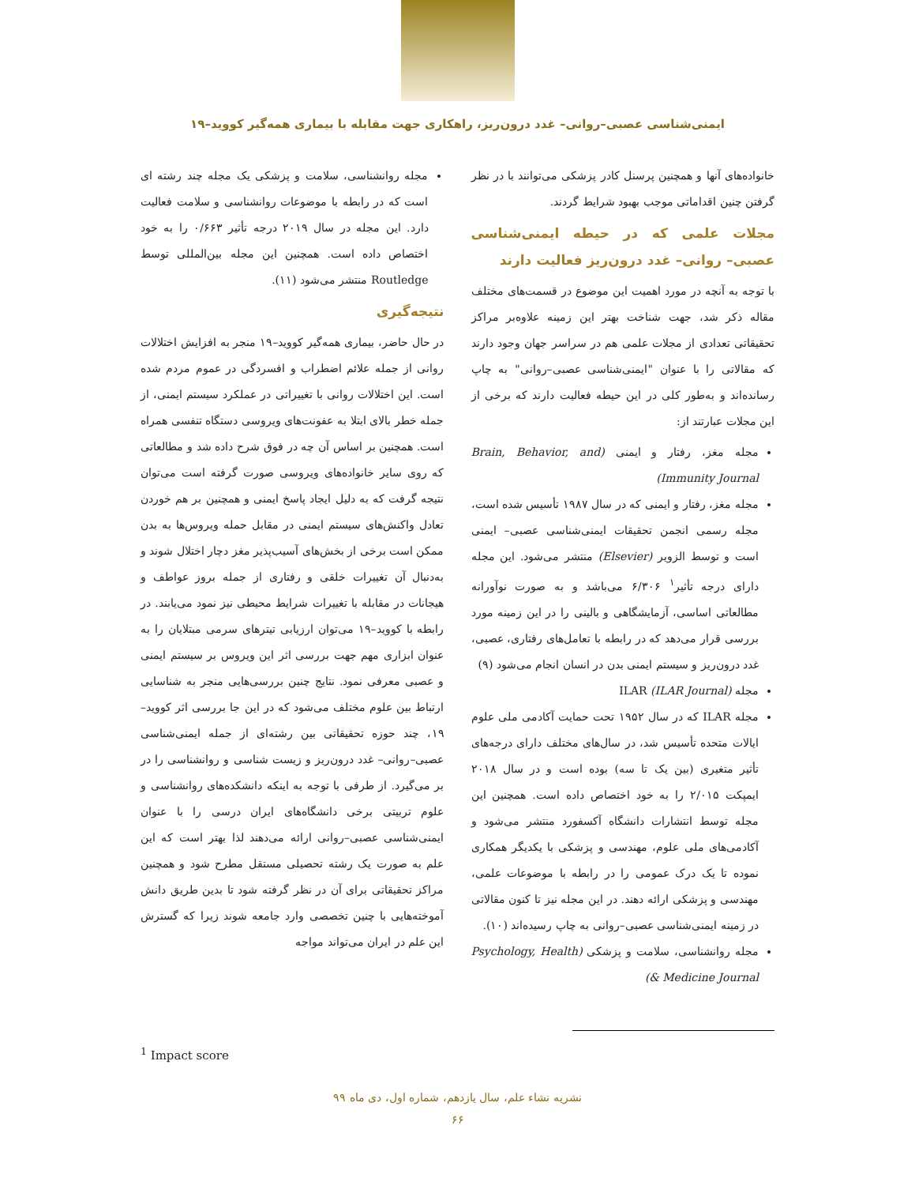ایمنی‌شناسی عصبی–روانی– غدد درون‌ریز، راهکاری جهت مقابله با بیماری همه‌گیر کووید–۱۹
خانواده‌های آنها و همچنین پرسنل کادر پزشکی می‌توانند با در نظر گرفتن چنین اقداماتی موجب بهبود شرایط گردند.
مجلات علمی که در حیطه ایمنی‌شناسی عصبی– روانی– غدد درون‌ریز فعالیت دارند
با توجه به آنچه در مورد اهمیت این موضوع در قسمت‌های مختلف مقاله ذکر شد، جهت شناخت بهتر این زمینه علاوه‌بر مراکز تحقیقاتی تعدادی از مجلات علمی هم در سراسر جهان وجود دارند که مقالاتی را با عنوان "ایمنی‌شناسی عصبی–روانی" به چاپ رسانده‌اند و به‌طور کلی در این حیطه فعالیت دارند که برخی از این مجلات عبارتند از:
مجله مغز، رفتار و ایمنی (Brain, Behavior, and Immunity Journal)
مجله مغز، رفتار و ایمنی که در سال ۱۹۸۷ تأسیس شده است، مجله رسمی انجمن تحقیقات ایمنی‌شناسی عصبی– ایمنی است و توسط الزویر (Elsevier) منتشر می‌شود. این مجله دارای درجه تأثیر<sup>۱</sup> ۶/۳۰۶ می‌باشد و به صورت نوآورانه مطالعاتی اساسی، آزمایشگاهی و بالینی را در این زمینه مورد بررسی قرار می‌دهد که در رابطه با تعامل‌های رفتاری، عصبی، غدد درون‌ریز و سیستم ایمنی بدن در انسان انجام می‌شود (۹)
مجله ILAR (ILAR Journal)
مجله ILAR که در سال ۱۹۵۲ تحت حمایت آکادمی ملی علوم ایالات متحده تأسیس شد، در سال‌های مختلف دارای درجه‌های تأثیر متغیری (بین یک تا سه) بوده است و در سال ۲۰۱۸ ایمپکت ۲/۰۱۵ را به خود اختصاص داده است. همچنین این مجله توسط انتشارات دانشگاه آکسفورد منتشر می‌شود و آکادمی‌های ملی علوم، مهندسی و پزشکی با یکدیگر همکاری نموده تا یک درک عمومی را در رابطه با موضوعات علمی، مهندسی و پزشکی ارائه دهند. در این مجله نیز تا کنون مقالاتی در زمینه ایمنی‌شناسی عصبی–روانی به چاپ رسیده‌اند (۱۰).
مجله روانشناسی، سلامت و پزشکی (Psychology, Health & Medicine Journal)
مجله روانشناسی، سلامت و پزشکی یک مجله چند رشته ای است که در رابطه با موضوعات روانشناسی و سلامت فعالیت دارد. این مجله در سال ۲۰۱۹ درجه تأثیر ۰/۶۶۳ را به خود اختصاص داده است. همچنین این مجله بین‌المللی توسط Routledge منتشر می‌شود (۱۱).
نتیجه‌گیری
در حال حاضر، بیماری همه‌گیر کووید–۱۹ منجر به افزایش اختلالات روانی از جمله علائم اضطراب و افسردگی در عموم مردم شده است. این اختلالات روانی با تغییراتی در عملکرد سیستم ایمنی، از جمله خطر بالای ابتلا به عفونت‌های ویروسی دستگاه تنفسی همراه است. همچنین بر اساس آن چه در فوق شرح داده شد و مطالعاتی که روی سایر خانواده‌های ویروسی صورت گرفته است می‌توان نتیجه گرفت که به دلیل ایجاد پاسخ ایمنی و همچنین بر هم خوردن تعادل واکنش‌های سیستم ایمنی در مقابل حمله ویروس‌ها به بدن ممکن است برخی از بخش‌های آسیب‌پذیر مغز دچار اختلال شوند و به‌دنبال آن تغییرات خلقی و رفتاری از جمله بروز عواطف و هیجانات در مقابله با تغییرات شرایط محیطی نیز نمود می‌یابند. در رابطه با کووید–۱۹ می‌توان ارزیابی تیترهای سرمی مبتلایان را به عنوان ابزاری مهم جهت بررسی اثر این ویروس بر سیستم ایمنی و عصبی معرفی نمود. نتایج چنین بررسی‌هایی منجر به شناسایی ارتباط بین علوم مختلف می‌شود که در این جا بررسی اثر کووید–۱۹، چند حوزه تحقیقاتی بین رشته‌ای از جمله ایمنی‌شناسی عصبی–روانی– غدد درون‌ریز و زیست شناسی و روانشناسی را در بر می‌گیرد. از طرفی با توجه به اینکه دانشکده‌های روانشناسی و علوم تربیتی برخی دانشگاه‌های ایران درسی را با عنوان ایمنی‌شناسی عصبی–روانی ارائه می‌دهند لذا بهتر است که این علم به صورت یک رشته تحصیلی مستقل مطرح شود و همچنین مراکز تحقیقاتی برای آن در نظر گرفته شود تا بدین طریق دانش آموخته‌هایی با چنین تخصصی وارد جامعه شوند زیرا که گسترش این علم در ایران می‌تواند مواجه
<sup>1</sup> Impact score
نشریه نشاء علم، سال یازدهم، شماره اول، دی ماه ۹۹
۶۶